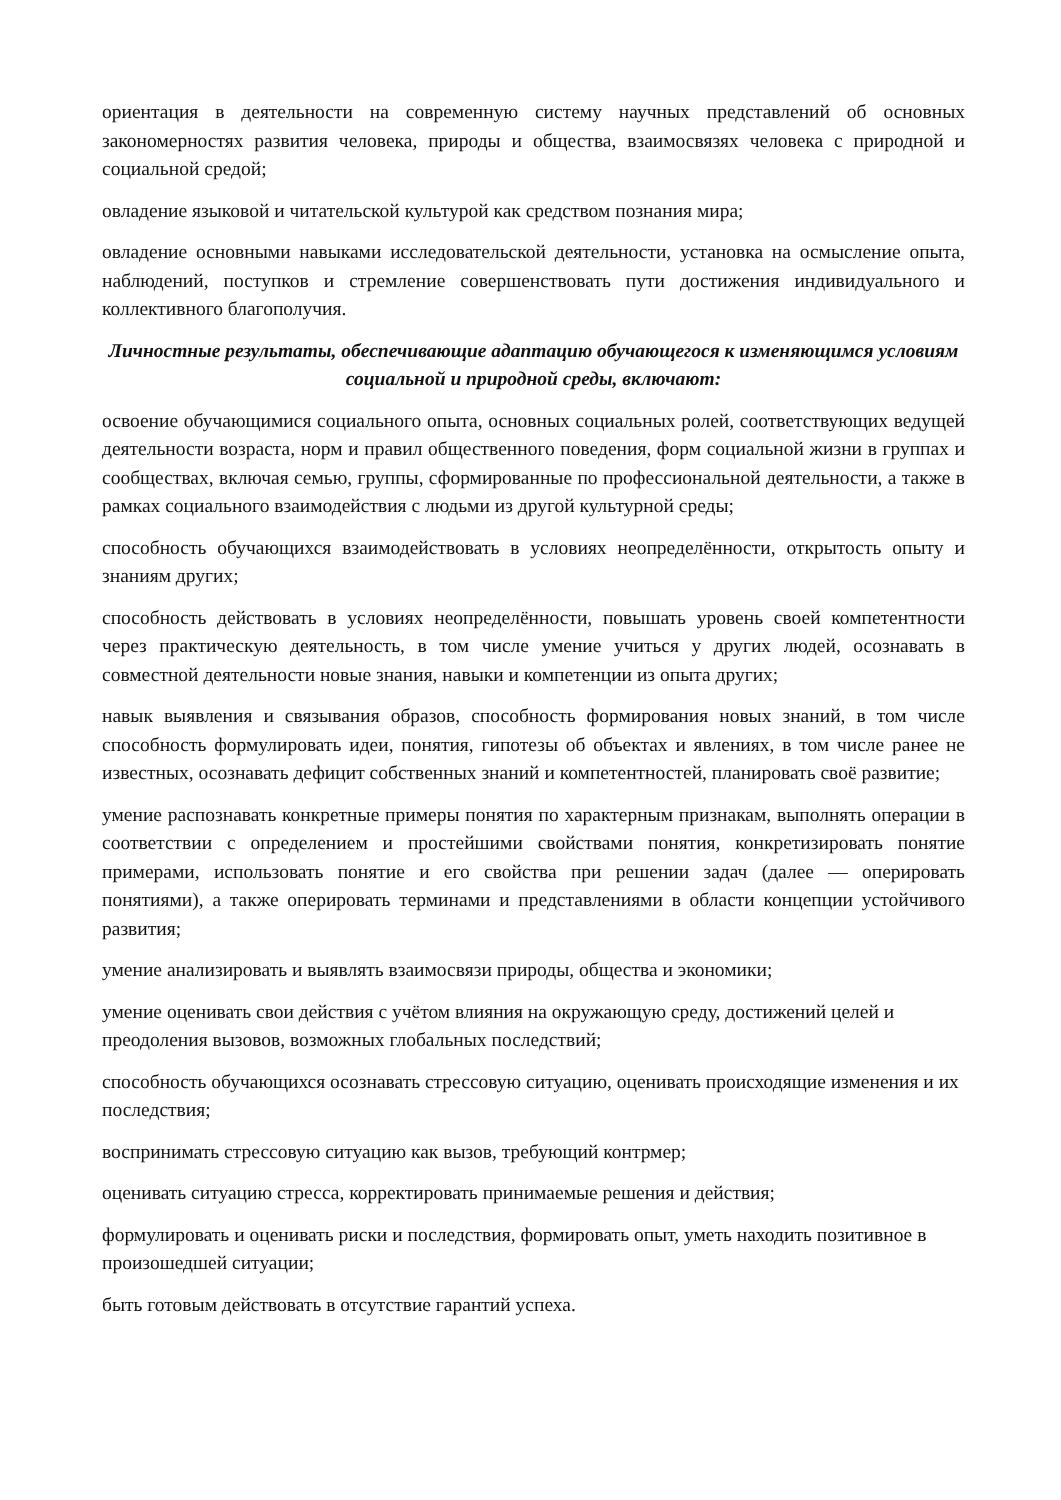ориентация в деятельности на современную систему научных представлений об основных закономерностях развития человека, природы и общества, взаимосвязях человека с природной и социальной средой;
овладение языковой и читательской культурой как средством познания мира;
овладение основными навыками исследовательской деятельности, установка на осмысление опыта, наблюдений, поступков и стремление совершенствовать пути достижения индивидуального и коллективного благополучия.
Личностные результаты, обеспечивающие адаптацию обучающегося к изменяющимся условиям социальной и природной среды, включают:
освоение обучающимися социального опыта, основных социальных ролей, соответствующих ведущей деятельности возраста, норм и правил общественного поведения, форм социальной жизни в группах и сообществах, включая семью, группы, сформированные по профессиональной деятельности, а также в рамках социального взаимодействия с людьми из другой культурной среды;
способность обучающихся взаимодействовать в условиях неопределённости, открытость опыту и знаниям других;
способность действовать в условиях неопределённости, повышать уровень своей компетентности через практическую деятельность, в том числе умение учиться у других людей, осознавать в совместной деятельности новые знания, навыки и компетенции из опыта других;
навык выявления и связывания образов, способность формирования новых знаний, в том числе способность формулировать идеи, понятия, гипотезы об объектах и явлениях, в том числе ранее не известных, осознавать дефицит собственных знаний и компетентностей, планировать своё развитие;
умение распознавать конкретные примеры понятия по характерным признакам, выполнять операции в соответствии с определением и простейшими свойствами понятия, конкретизировать понятие примерами, использовать понятие и его свойства при решении задач (далее — оперировать понятиями), а также оперировать терминами и представлениями в области концепции устойчивого развития;
умение анализировать и выявлять взаимосвязи природы, общества и экономики;
умение оценивать свои действия с учётом влияния на окружающую среду, достижений целей и преодоления вызовов, возможных глобальных последствий;
способность обучающихся осознавать стрессовую ситуацию, оценивать происходящие изменения и их последствия;
воспринимать стрессовую ситуацию как вызов, требующий контрмер;
оценивать ситуацию стресса, корректировать принимаемые решения и действия;
формулировать и оценивать риски и последствия, формировать опыт, уметь находить позитивное в произошедшей ситуации;
быть готовым действовать в отсутствие гарантий успеха.